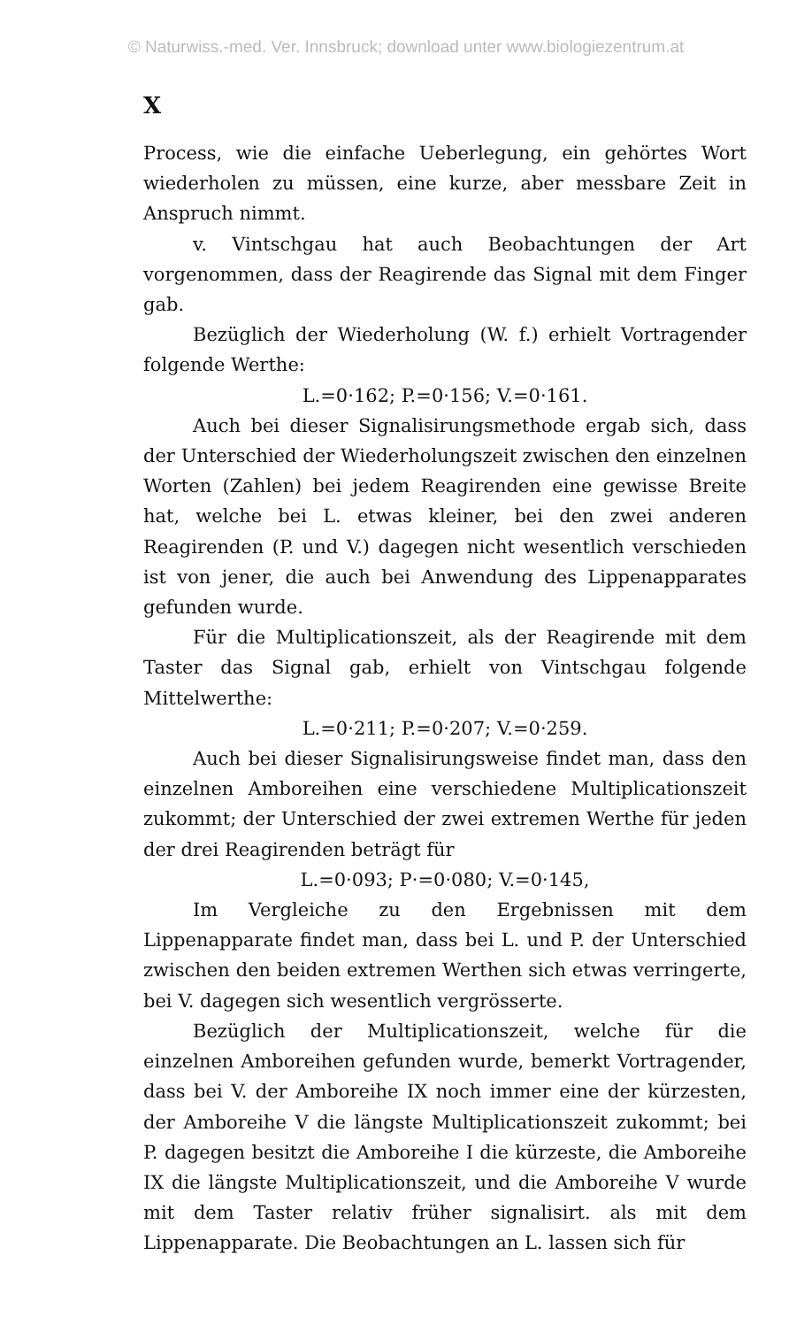© Naturwiss.-med. Ver. Innsbruck; download unter www.biologiezentrum.at
X
Process, wie die einfache Ueberlegung, ein gehörtes Wort wiederholen zu müssen, eine kurze, aber messbare Zeit in Anspruch nimmt.
v. Vintschgau hat auch Beobachtungen der Art vorgenommen, dass der Reagirende das Signal mit dem Finger gab.
Bezüglich der Wiederholung (W. f.) erhielt Vortragender folgende Werthe:
L.=0·162; P.=0·156; V.=0·161.
Auch bei dieser Signalisirungsmethode ergab sich, dass der Unterschied der Wiederholungszeit zwischen den einzelnen Worten (Zahlen) bei jedem Reagirenden eine gewisse Breite hat, welche bei L. etwas kleiner, bei den zwei anderen Reagirenden (P. und V.) dagegen nicht wesentlich verschieden ist von jener, die auch bei Anwendung des Lippenapparates gefunden wurde.
Für die Multiplicationszeit, als der Reagirende mit dem Taster das Signal gab, erhielt von Vintschgau folgende Mittelwerthe:
L.=0·211; P.=0·207; V.=0·259.
Auch bei dieser Signalisirungsweise findet man, dass den einzelnen Amboreihen eine verschiedene Multiplicationszeit zukommt; der Unterschied der zwei extremen Werthe für jeden der drei Reagirenden beträgt für
L.=0·093; P·=0·080; V.=0·145,
Im Vergleiche zu den Ergebnissen mit dem Lippenapparate findet man, dass bei L. und P. der Unterschied zwischen den beiden extremen Werthen sich etwas verringerte, bei V. dagegen sich wesentlich vergrösserte.
Bezüglich der Multiplicationszeit, welche für die einzelnen Amboreihen gefunden wurde, bemerkt Vortragender, dass bei V. der Amboreihe IX noch immer eine der kürzesten, der Amboreihe V die längste Multiplicationszeit zukommt; bei P. dagegen besitzt die Amboreihe I die kürzeste, die Amboreihe IX die längste Multiplicationszeit, und die Amboreihe V wurde mit dem Taster relativ früher signalisirt. als mit dem Lippenapparate. Die Beobachtungen an L. lassen sich für